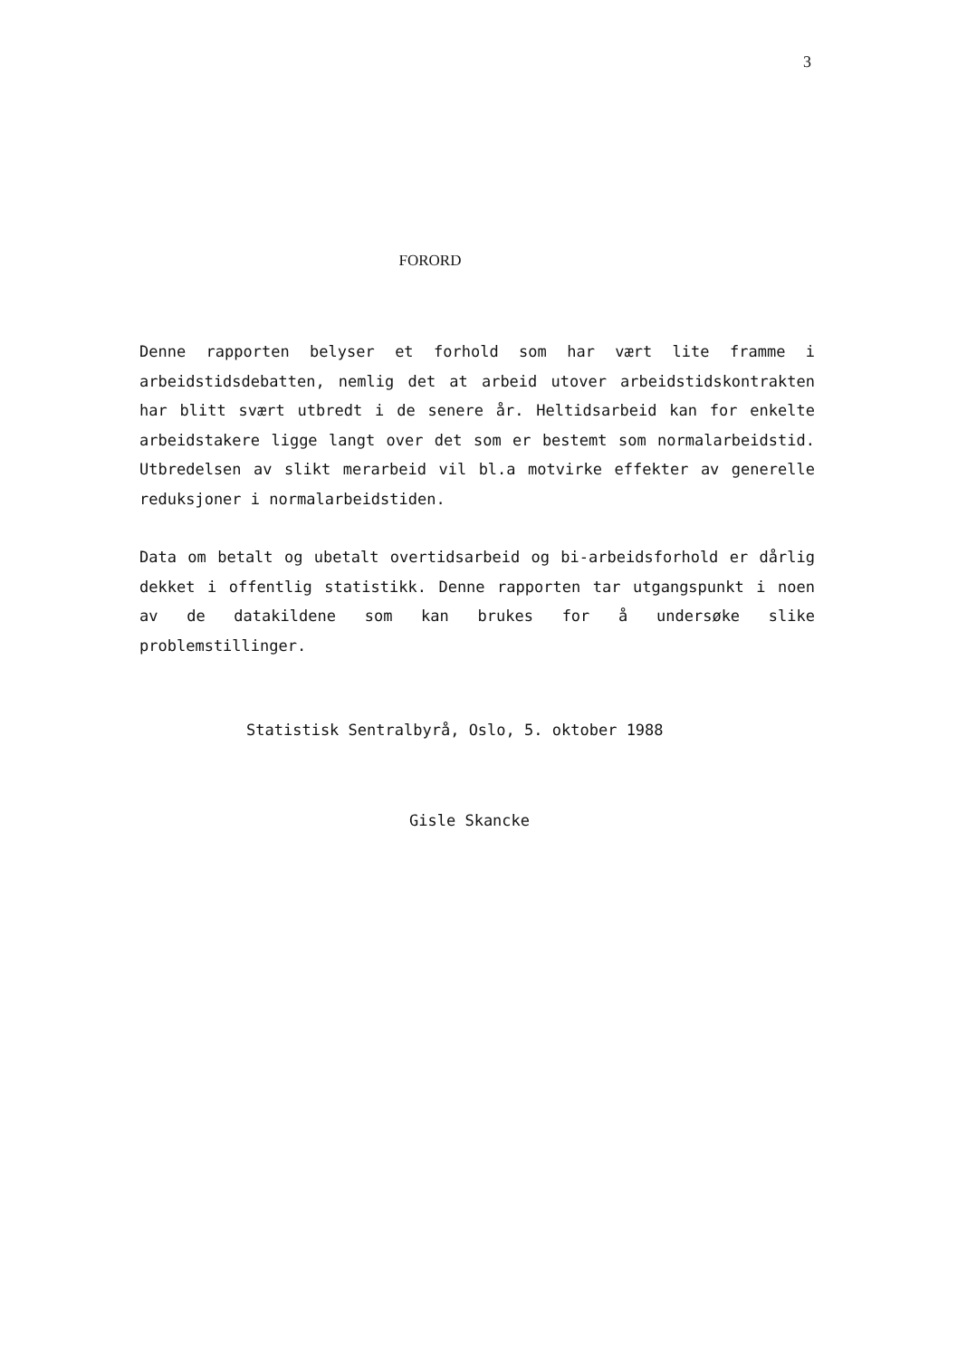3
FORORD
Denne rapporten belyser et forhold som har vært lite framme i arbeidstidsdebatten, nemlig det at arbeid utover arbeidstidskontrakten har blitt svært utbredt i de senere år. Heltidsarbeid kan for enkelte arbeidstakere ligge langt over det som er bestemt som normalarbeidstid. Utbredelsen av slikt merarbeid vil bl.a motvirke effekter av generelle reduksjoner i normalarbeidstiden.
Data om betalt og ubetalt overtidsarbeid og bi-arbeidsforhold er dårlig dekket i offentlig statistikk. Denne rapporten tar utgangspunkt i noen av de datakildene som kan brukes for å undersøke slike problemstillinger.
Statistisk Sentralbyrå, Oslo, 5. oktober 1988
Gisle Skancke